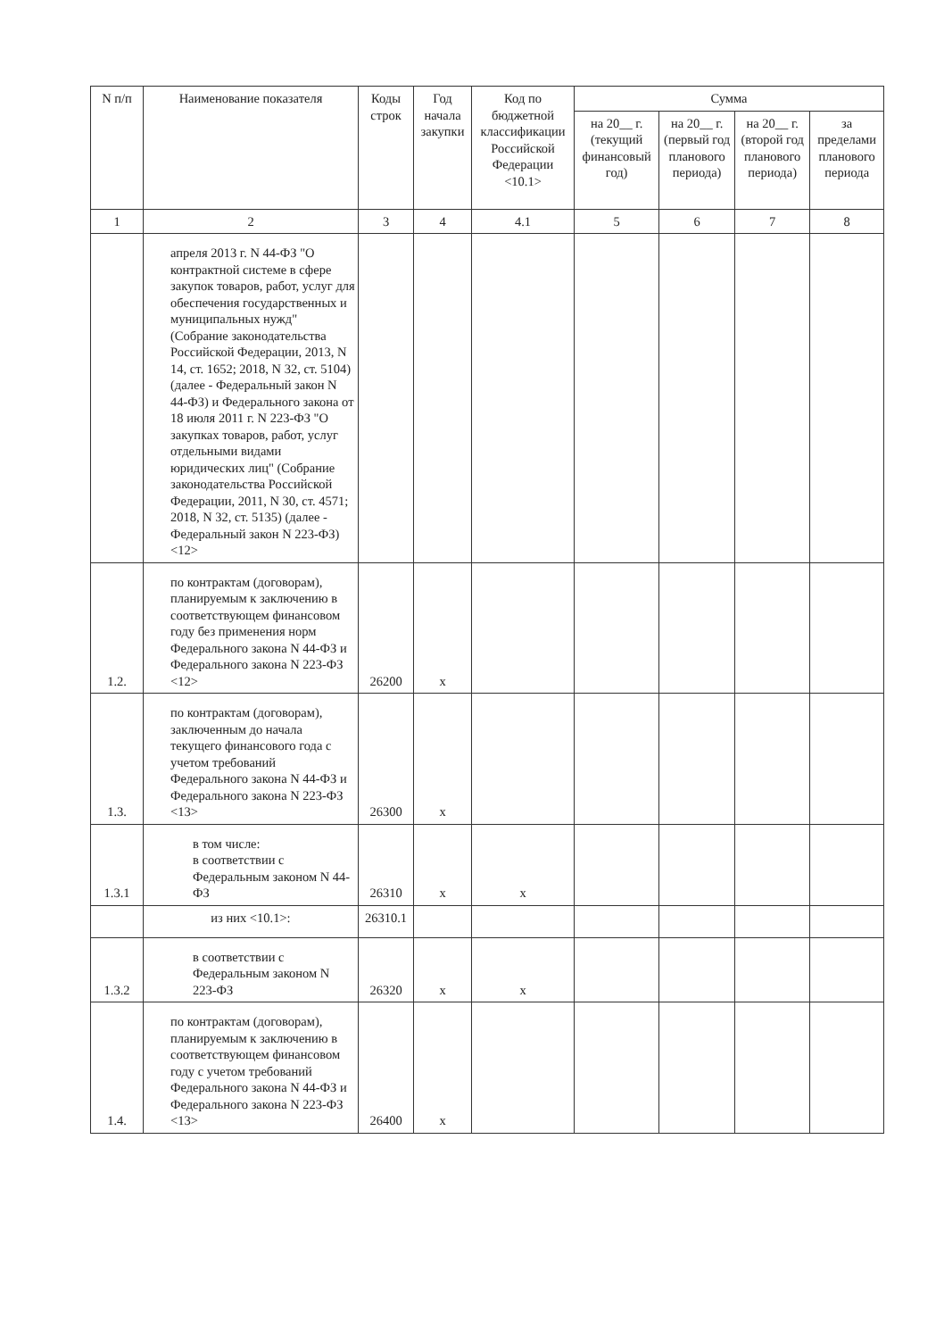| N п/п | Наименование показателя | Коды строк | Год начала закупки | Код по бюджетной классификации Российской Федерации <10.1> | Сумма | | | |
| --- | --- | --- | --- | --- | --- | --- | --- | --- |
| | | | | | на 20__ г. (текущий финансовый год) | на 20__ г. (первый год планового периода) | на 20__ г. (второй год планового периода) | за пределами планового периода |
| 1 | 2 | 3 | 4 | 4.1 | 5 | 6 | 7 | 8 |
| | апреля 2013 г. N 44-ФЗ "О контрактной системе в сфере закупок товаров, работ, услуг для обеспечения государственных и муниципальных нужд" (Собрание законодательства Российской Федерации, 2013, N 14, ст. 1652; 2018, N 32, ст. 5104) (далее - Федеральный закон N 44-ФЗ) и Федерального закона от 18 июля 2011 г. N 223-ФЗ "О закупках товаров, работ, услуг отдельными видами юридических лиц" (Собрание законодательства Российской Федерации, 2011, N 30, ст. 4571; 2018, N 32, ст. 5135) (далее - Федеральный закон N 223-ФЗ) <12> | | | | | | | |
| 1.2. | по контрактам (договорам), планируемым к заключению в соответствующем финансовом году без применения норм Федерального закона N 44-ФЗ и Федерального закона N 223-ФЗ <12> | 26200 | х | | | | | |
| 1.3. | по контрактам (договорам), заключенным до начала текущего финансового года с учетом требований Федерального закона N 44-ФЗ и Федерального закона N 223-ФЗ <13> | 26300 | х | | | | | |
| 1.3.1 | в том числе: в соответствии с Федеральным законом N 44-ФЗ | 26310 | х | х | | | | |
| | из них <10.1>: | 26310.1 | | | | | | |
| 1.3.2 | в соответствии с Федеральным законом N 223-ФЗ | 26320 | х | х | | | | |
| 1.4. | по контрактам (договорам), планируемым к заключению в соответствующем финансовом году с учетом требований Федерального закона N 44-ФЗ и Федерального закона N 223-ФЗ <13> | 26400 | х | | | | | |